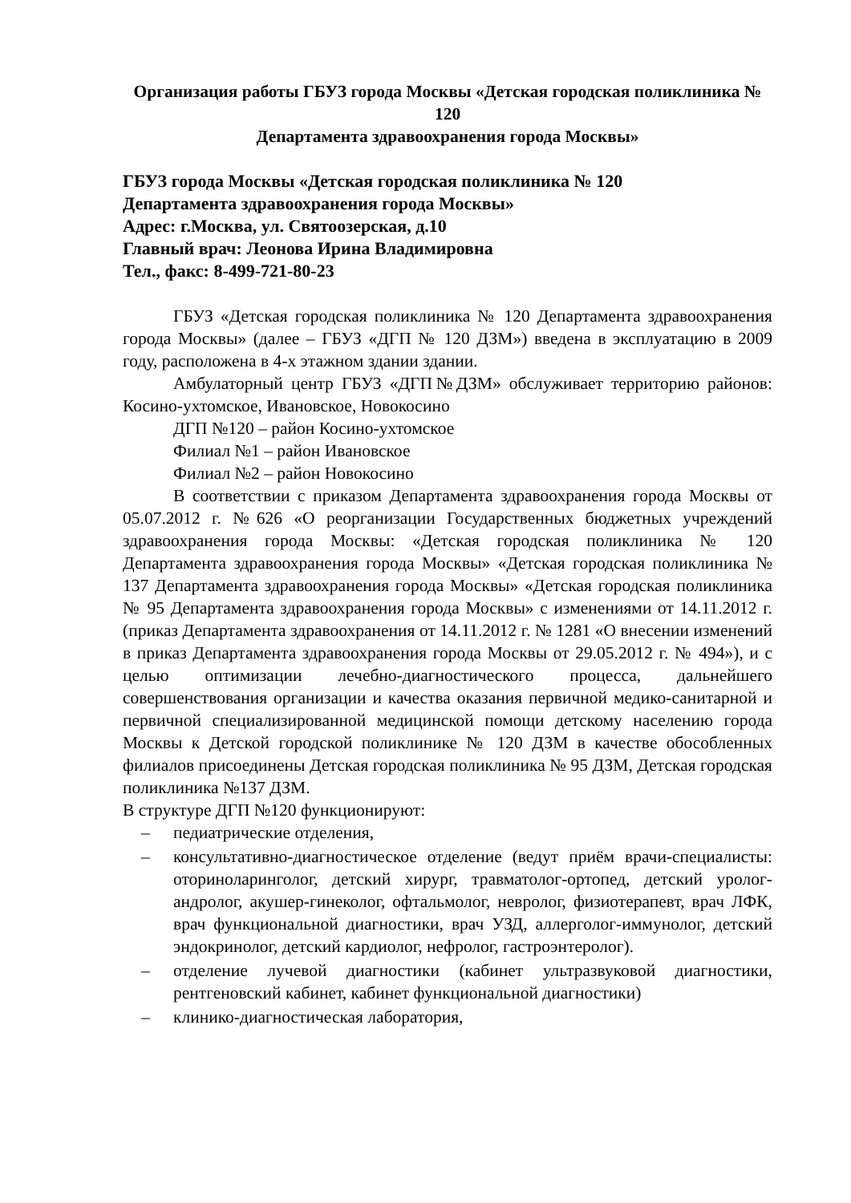Организация работы ГБУЗ города Москвы «Детская городская поликлиника № 120
Департамента здравоохранения города Москвы»
ГБУЗ города Москвы «Детская городская поликлиника № 120
Департамента здравоохранения города Москвы»
Адрес: г.Москва, ул. Святоозерская, д.10
Главный врач: Леонова Ирина Владимировна
Тел., факс: 8-499-721-80-23
ГБУЗ «Детская городская поликлиника № 120 Департамента здравоохранения города Москвы» (далее – ГБУЗ «ДГП № 120 ДЗМ») введена в эксплуатацию в 2009 году, расположена в 4-х этажном здании здании.
Амбулаторный центр ГБУЗ «ДГП№ДЗМ» обслуживает территорию районов: Косино-ухтомское, Ивановское, Новокосино
ДГП №120 – район Косино-ухтомское
Филиал №1 – район Ивановское
Филиал №2 – район Новокосино
В соответствии с приказом Департамента здравоохранения города Москвы от 05.07.2012 г. №626 «О реорганизации Государственных бюджетных учреждений здравоохранения города Москвы: «Детская городская поликлиника № 120 Департамента здравоохранения города Москвы» «Детская городская поликлиника № 137 Департамента здравоохранения города Москвы» «Детская городская поликлиника № 95 Департамента здравоохранения города Москвы» с изменениями от 14.11.2012 г. (приказ Департамента здравоохранения от 14.11.2012 г. № 1281 «О внесении изменений в приказ Департамента здравоохранения города Москвы от 29.05.2012 г. № 494»), и с целью оптимизации лечебно-диагностического процесса, дальнейшего совершенствования организации и качества оказания первичной медико-санитарной и первичной специализированной медицинской помощи детскому населению города Москвы к Детской городской поликлинике № 120 ДЗМ в качестве обособленных филиалов присоединены Детская городская поликлиника № 95 ДЗМ, Детская городская поликлиника №137 ДЗМ.
В структуре ДГП №120 функционируют:
– педиатрические отделения,
– консультативно-диагностическое отделение (ведут приём врачи-специалисты: оториноларинголог, детский хирург, травматолог-ортопед, детский уролог-андролог, акушер-гинеколог, офтальмолог, невролог, физиотерапевт, врач ЛФК, врач функциональной диагностики, врач УЗД, аллерголог-иммунолог, детский эндокринолог, детский кардиолог, нефролог, гастроэнтеролог).
– отделение лучевой диагностики (кабинет ультразвуковой диагностики, рентгеновский кабинет, кабинет функциональной диагностики)
– клинико-диагностическая лаборатория,